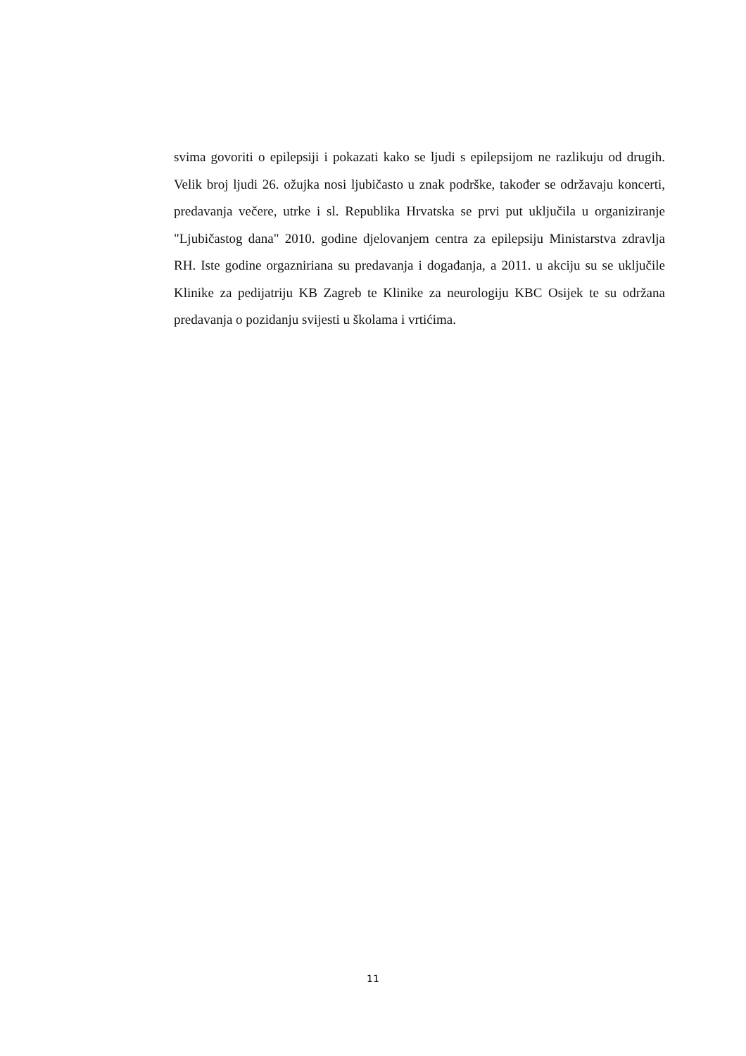svima govoriti o epilepsiji i pokazati kako se ljudi s epilepsijom ne razlikuju od drugih. Velik broj ljudi 26. ožujka nosi ljubičasto u znak podrške, također se održavaju koncerti, predavanja večere, utrke i sl. Republika Hrvatska se prvi put uključila u organiziranje "Ljubičastog dana" 2010. godine djelovanjem centra za epilepsiju Ministarstva zdravlja RH. Iste godine orgazniriana su predavanja i događanja, a 2011. u akciju su se uključile Klinike za pedijatriju KB Zagreb te Klinike za neurologiju KBC Osijek te su održana predavanja o pozidanju svijesti u školama i vrtićima.
11